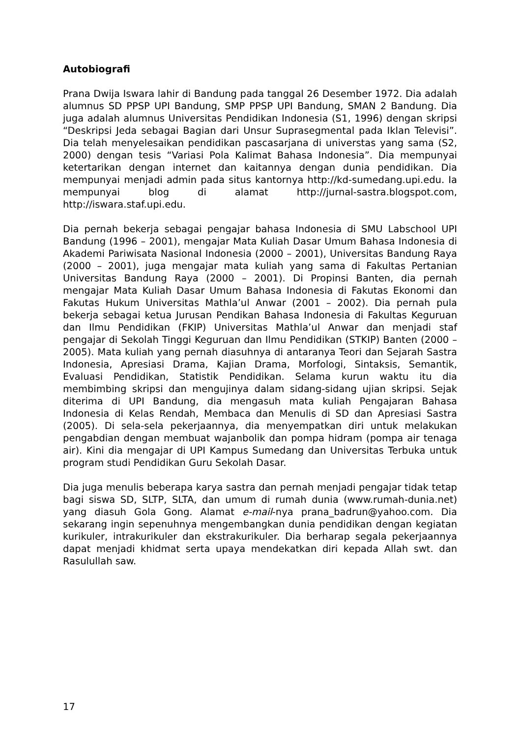Autobiografi
Prana Dwija Iswara lahir di Bandung pada tanggal 26 Desember 1972. Dia adalah alumnus SD PPSP UPI Bandung, SMP PPSP UPI Bandung, SMAN 2 Bandung. Dia juga adalah alumnus Universitas Pendidikan Indonesia (S1, 1996) dengan skripsi “Deskripsi Jeda sebagai Bagian dari Unsur Suprasegmental pada Iklan Televisi”. Dia telah menyelesaikan pendidikan pascasarjana di universtas yang sama (S2, 2000) dengan tesis “Variasi Pola Kalimat Bahasa Indonesia”. Dia mempunyai ketertarikan dengan internet dan kaitannya dengan dunia pendidikan. Dia mempunyai menjadi admin pada situs kantornya http://kd-sumedang.upi.edu. Ia mempunyai blog di alamat http://jurnal-sastra.blogspot.com, http://iswara.staf.upi.edu.
Dia pernah bekerja sebagai pengajar bahasa Indonesia di SMU Labschool UPI Bandung (1996 – 2001), mengajar Mata Kuliah Dasar Umum Bahasa Indonesia di Akademi Pariwisata Nasional Indonesia (2000 – 2001), Universitas Bandung Raya (2000 – 2001), juga mengajar mata kuliah yang sama di Fakultas Pertanian Universitas Bandung Raya (2000 – 2001). Di Propinsi Banten, dia pernah mengajar Mata Kuliah Dasar Umum Bahasa Indonesia di Fakutas Ekonomi dan Fakutas Hukum Universitas Mathla’ul Anwar (2001 – 2002). Dia pernah pula bekerja sebagai ketua Jurusan Pendikan Bahasa Indonesia di Fakultas Keguruan dan Ilmu Pendidikan (FKIP) Universitas Mathla’ul Anwar dan menjadi staf pengajar di Sekolah Tinggi Keguruan dan Ilmu Pendidikan (STKIP) Banten (2000 – 2005). Mata kuliah yang pernah diasuhnya di antaranya Teori dan Sejarah Sastra Indonesia, Apresiasi Drama, Kajian Drama, Morfologi, Sintaksis, Semantik, Evaluasi Pendidikan, Statistik Pendidikan. Selama kurun waktu itu dia membimbing skripsi dan mengujinya dalam sidang-sidang ujian skripsi. Sejak diterima di UPI Bandung, dia mengasuh mata kuliah Pengajaran Bahasa Indonesia di Kelas Rendah, Membaca dan Menulis di SD dan Apresiasi Sastra (2005). Di sela-sela pekerjaannya, dia menyempatkan diri untuk melakukan pengabdian dengan membuat wajanbolik dan pompa hidram (pompa air tenaga air). Kini dia mengajar di UPI Kampus Sumedang dan Universitas Terbuka untuk program studi Pendidikan Guru Sekolah Dasar.
Dia juga menulis beberapa karya sastra dan pernah menjadi pengajar tidak tetap bagi siswa SD, SLTP, SLTA, dan umum di rumah dunia (www.rumah-dunia.net) yang diasuh Gola Gong. Alamat e-mail-nya prana_badrun@yahoo.com. Dia sekarang ingin sepenuhnya mengembangkan dunia pendidikan dengan kegiatan kurikuler, intrakurikuler dan ekstrakurikuler. Dia berharap segala pekerjaannya dapat menjadi khidmat serta upaya mendekatkan diri kepada Allah swt. dan Rasulullah saw.
17